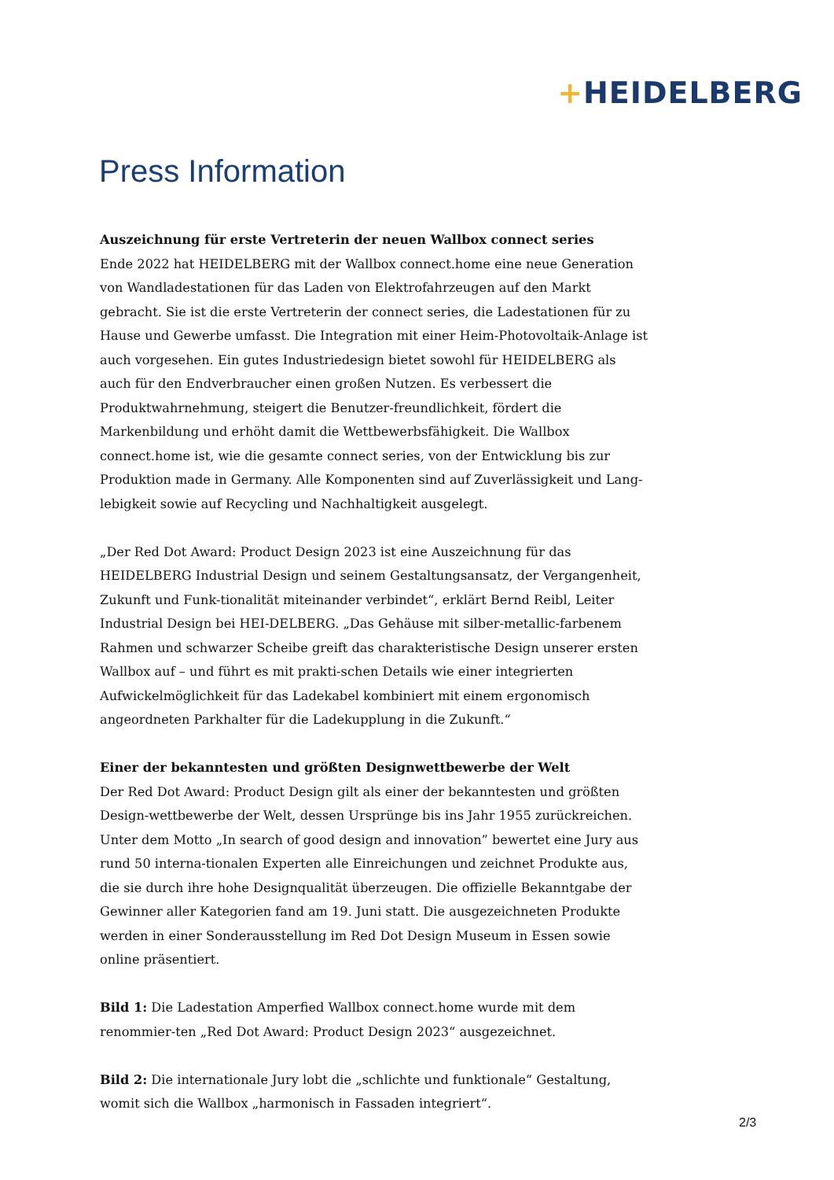+HEIDELBERG
Press Information
Auszeichnung für erste Vertreterin der neuen Wallbox connect series
Ende 2022 hat HEIDELBERG mit der Wallbox connect.home eine neue Generation von Wandladestationen für das Laden von Elektrofahrzeugen auf den Markt gebracht. Sie ist die erste Vertreterin der connect series, die Ladestationen für zu Hause und Gewerbe umfasst. Die Integration mit einer Heim-Photovoltaik-Anlage ist auch vorgesehen. Ein gutes Industriedesign bietet sowohl für HEIDELBERG als auch für den Endverbraucher einen großen Nutzen. Es verbessert die Produktwahrnehmung, steigert die Benutzer-freundlichkeit, fördert die Markenbildung und erhöht damit die Wettbewerbsfähigkeit. Die Wallbox connect.home ist, wie die gesamte connect series, von der Entwicklung bis zur Produktion made in Germany. Alle Komponenten sind auf Zuverlässigkeit und Lang-lebigkeit sowie auf Recycling und Nachhaltigkeit ausgelegt.
„Der Red Dot Award: Product Design 2023 ist eine Auszeichnung für das HEIDELBERG Industrial Design und seinem Gestaltungsansatz, der Vergangenheit, Zukunft und Funk-tionalität miteinander verbindet“, erklärt Bernd Reibl, Leiter Industrial Design bei HEI-DELBERG. „Das Gehäuse mit silber-metallic-farbenem Rahmen und schwarzer Scheibe greift das charakteristische Design unserer ersten Wallbox auf – und führt es mit prakti-schen Details wie einer integrierten Aufwickelmöglichkeit für das Ladekabel kombiniert mit einem ergonomisch angeordneten Parkhalter für die Ladekupplung in die Zukunft.“
Einer der bekanntesten und größten Designwettbewerbe der Welt
Der Red Dot Award: Product Design gilt als einer der bekanntesten und größten Design-wettbewerbe der Welt, dessen Ursprünge bis ins Jahr 1955 zurückreichen. Unter dem Motto „In search of good design and innovation” bewertet eine Jury aus rund 50 interna-tionalen Experten alle Einreichungen und zeichnet Produkte aus, die sie durch ihre hohe Designqualität überzeugen. Die offizielle Bekanntgabe der Gewinner aller Kategorien fand am 19. Juni statt. Die ausgezeichneten Produkte werden in einer Sonderausstellung im Red Dot Design Museum in Essen sowie online präsentiert.
Bild 1: Die Ladestation Amperfied Wallbox connect.home wurde mit dem renommier-ten „Red Dot Award: Product Design 2023“ ausgezeichnet.
Bild 2: Die internationale Jury lobt die „schlichte und funktionale“ Gestaltung, womit sich die Wallbox „harmonisch in Fassaden integriert“.
2/3